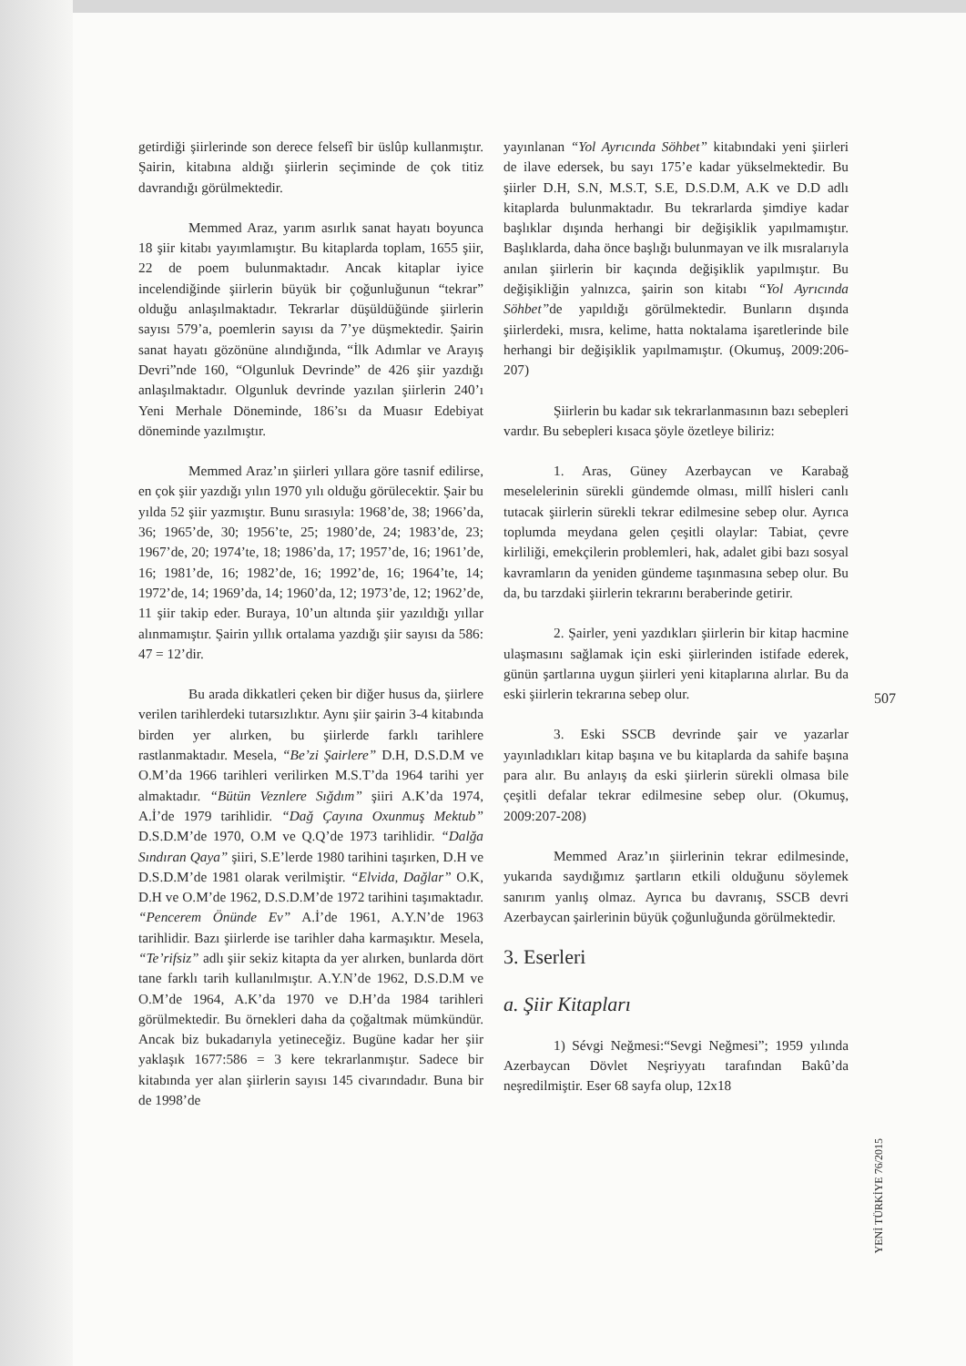getirdiği şiirlerinde son derece felsefî bir üslûp kullanmıştır. Şairin, kitabına aldığı şiirlerin seçiminde de çok titiz davrandığı görülmektedir.
Memmed Araz, yarım asırlık sanat hayatı boyunca 18 şiir kitabı yayımlamıştır. Bu kitaplarda toplam, 1655 şiir, 22 de poem bulunmaktadır. Ancak kitaplar iyice incelendiğinde şiirlerin büyük bir çoğunluğunun “tekrar” olduğu anlaşılmaktadır. Tekrarlar düşüldüğünde şiirlerin sayısı 579’a, poemlerin sayısı da 7’ye düşmektedir. Şairin sanat hayatı gözönüne alındığında, “İlk Adımlar ve Arayış Devri”nde 160, “Olgunluk Devrinde” de 426 şiir yazdığı anlaşılmaktadır. Olgunluk devrinde yazılan şiirlerin 240’ı Yeni Merhale Döneminde, 186’sı da Muasır Edebiyat döneminde yazılmıştır.
Memmed Araz’ın şiirleri yıllara göre tasnif edilirse, en çok şiir yazdığı yılın 1970 yılı olduğu görülecektir. Şair bu yılda 52 şiir yazmıştır. Bunu sırasıyla: 1968’de, 38; 1966’da, 36; 1965’de, 30; 1956’te, 25; 1980’de, 24; 1983’de, 23; 1967’de, 20; 1974’te, 18; 1986’da, 17; 1957’de, 16; 1961’de, 16; 1981’de, 16; 1982’de, 16; 1992’de, 16; 1964’te, 14; 1972’de, 14; 1969’da, 14; 1960’da, 12; 1973’de, 12; 1962’de, 11 şiir takip eder. Buraya, 10’un altında şiir yazıldığı yıllar alınmamıştır. Şairin yıllık ortalama yazdığı şiir sayısı da 586: 47 = 12’dir.
Bu arada dikkatleri çeken bir diğer husus da, şiirlere verilen tarihlerdeki tutarsızlıktır. Aynı şiir şairin 3-4 kitabında birden yer alırken, bu şiirlerde farklı tarihlere rastlanmaktadır. Mesela, “Be’zi Şairlere” D.H, D.S.D.M ve O.M’da 1966 tarihleri verilirken M.S.T’da 1964 tarihi yer almaktadır. “Bütün Veznlere Sığdım” şiiri A.K’da 1974, A.İ’de 1979 tarihlidir. “Dağ Çayına Oxunmuş Mektub” D.S.D.M’de 1970, O.M ve Q.Q’de 1973 tarihlidir. “Dalğa Sındıran Qaya” şiiri, S.E’lerde 1980 tarihini taşırken, D.H ve D.S.D.M’de 1981 olarak verilmiştir. “Elvida, Dağlar” O.K, D.H ve O.M’de 1962, D.S.D.M’de 1972 tarihini taşımaktadır. “Pencerem Önünde Ev” A.İ’de 1961, A.Y.N’de 1963 tarihlidir. Bazı şiirlerde ise tarihler daha karmaşıktır. Mesela, “Te’rifsiz” adlı şiir sekiz kitapta da yer alırken, bunlarda dört tane farklı tarih kullanılmıştır. A.Y.N’de 1962, D.S.D.M ve O.M’de 1964, A.K’da 1970 ve D.H’da 1984 tarihleri görülmektedir. Bu örnekleri daha da çoğaltmak mümkündür. Ancak biz bukadarıyla yetineceğiz. Bugüne kadar her şiir yaklaşık 1677:586 = 3 kere tekrarlanmıştır. Sadece bir kitabında yer alan şiirlerin sayısı 145 civarındadır. Buna bir de 1998’de
yayınlanan “Yol Ayrıcında Söhbet” kitabındaki yeni şiirleri de ilave edersek, bu sayı 175’e kadar yükselmektedir. Bu şiirler D.H, S.N, M.S.T, S.E, D.S.D.M, A.K ve D.D adlı kitaplarda bulunmaktadır. Bu tekrarlarda şimdiye kadar başlıklar dışında herhangi bir değişiklik yapılmamıştır. Başlıklarda, daha önce başlığı bulunmayan ve ilk mısralarıyla anılan şiirlerin bir kaçında değişiklik yapılmıştır. Bu değişikliğin yalnızca, şairin son kitabı “Yol Ayrıcında Söhbet”de yapıldığı görülmektedir. Bunların dışında şiirlerdeki, mısra, kelime, hatta noktalama işaretlerinde bile herhangi bir değişiklik yapılmamıştır. (Okumuş, 2009:206-207)
Şiirlerin bu kadar sık tekrarlanmasının bazı sebepleri vardır. Bu sebepleri kısaca şöyle özetleye biliriz:
1. Aras, Güney Azerbaycan ve Karabağ meselelerinin sürekli gündemde olması, millî hisleri canlı tutacak şiirlerin sürekli tekrar edilmesine sebep olur. Ayrıca toplumda meydana gelen çeşitli olaylar: Tabiat, çevre kirliliği, emekçilerin problemleri, hak, adalet gibi bazı sosyal kavramların da yeniden gündeme taşınmasına sebep olur. Bu da, bu tarzdaki şiirlerin tekrarını beraberinde getirir.
2. Şairler, yeni yazdıkları şiirlerin bir kitap hacmine ulaşmasını sağlamak için eski şiirlerinden istifade ederek, günün şartlarına uygun şiirleri yeni kitaplarına alırlar. Bu da eski şiirlerin tekrarına sebep olur.
3. Eski SSCB devrinde şair ve yazarlar yayınladıkları kitap başına ve bu kitaplarda da sahife başına para alır. Bu anlayış da eski şiirlerin sürekli olmasa bile çeşitli defalar tekrar edilmesine sebep olur. (Okumuş, 2009:207-208)
Memmed Araz’ın şiirlerinin tekrar edilmesinde, yukarıda saydığımız şartların etkili olduğunu söylemek sanırım yanlış olmaz. Ayrıca bu davranış, SSCB devri Azerbaycan şairlerinin büyük çoğunluğunda görülmektedir.
3. Eserleri
a. Şiir Kitapları
1) Sévgi Neğmesi:“Sevgi Neğmesi”; 1959 yılında Azerbaycan Dövlet Neşriyyatı tarafından Bakû’da neşredilmiştir. Eser 68 sayfa olup, 12x18
507
YENİ TÜRKİYE 76/2015